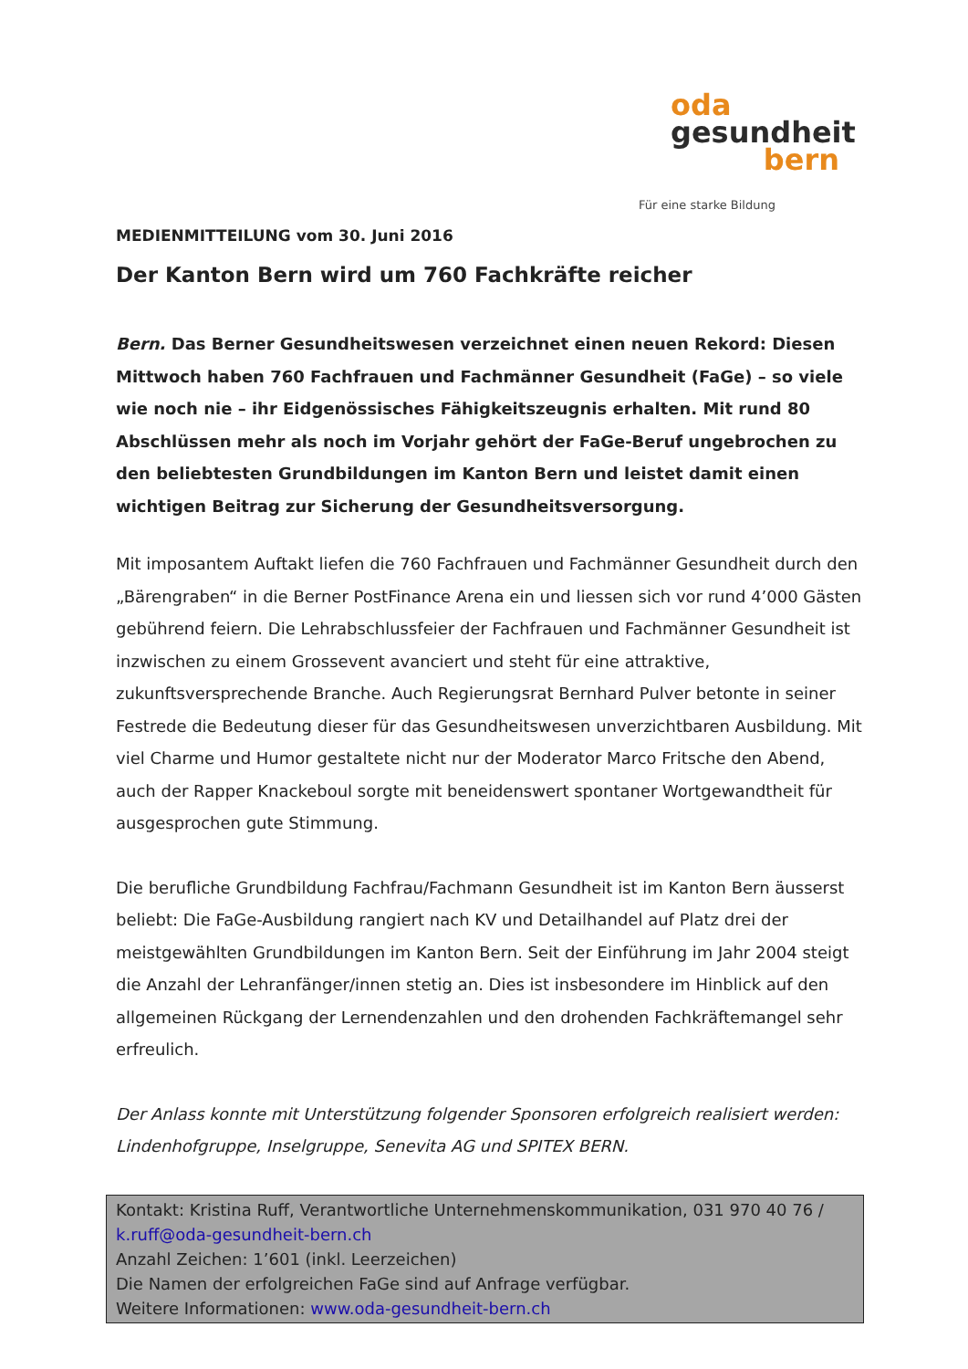oda
gesundheit
bern
Für eine starke Bildung
MEDIENMITTEILUNG vom 30. Juni 2016
Der Kanton Bern wird um 760 Fachkräfte reicher
Bern. Das Berner Gesundheitswesen verzeichnet einen neuen Rekord: Diesen Mittwoch haben 760 Fachfrauen und Fachmänner Gesundheit (FaGe) – so viele wie noch nie – ihr Eidgenössisches Fähigkeitszeugnis erhalten. Mit rund 80 Abschlüssen mehr als noch im Vorjahr gehört der FaGe-Beruf ungebrochen zu den beliebtesten Grundbildungen im Kanton Bern und leistet damit einen wichtigen Beitrag zur Sicherung der Gesundheitsversorgung.
Mit imposantem Auftakt liefen die 760 Fachfrauen und Fachmänner Gesundheit durch den „Bärengraben“ in die Berner PostFinance Arena ein und liessen sich vor rund 4’000 Gästen gebührend feiern. Die Lehrabschlussfeier der Fachfrauen und Fachmänner Gesundheit ist inzwischen zu einem Grossevent avanciert und steht für eine attraktive, zukunftsversprechende Branche. Auch Regierungsrat Bernhard Pulver betonte in seiner Festrede die Bedeutung dieser für das Gesundheitswesen unverzichtbaren Ausbildung. Mit viel Charme und Humor gestaltete nicht nur der Moderator Marco Fritsche den Abend, auch der Rapper Knackeboul sorgte mit beneidenswert spontaner Wortgewandtheit für ausgesprochen gute Stimmung.
Die berufliche Grundbildung Fachfrau/Fachmann Gesundheit ist im Kanton Bern äusserst beliebt: Die FaGe-Ausbildung rangiert nach KV und Detailhandel auf Platz drei der meistgewählten Grundbildungen im Kanton Bern. Seit der Einführung im Jahr 2004 steigt die Anzahl der Lehranfänger/innen stetig an. Dies ist insbesondere im Hinblick auf den allgemeinen Rückgang der Lernendenzahlen und den drohenden Fachkräftemangel sehr erfreulich.
Der Anlass konnte mit Unterstützung folgender Sponsoren erfolgreich realisiert werden: Lindenhofgruppe, Inselgruppe, Senevita AG und SPITEX BERN.
Kontakt: Kristina Ruff, Verantwortliche Unternehmenskommunikation, 031 970 40 76 / k.ruff@oda-gesundheit-bern.ch
Anzahl Zeichen: 1’601 (inkl. Leerzeichen)
Die Namen der erfolgreichen FaGe sind auf Anfrage verfügbar.
Weitere Informationen: www.oda-gesundheit-bern.ch